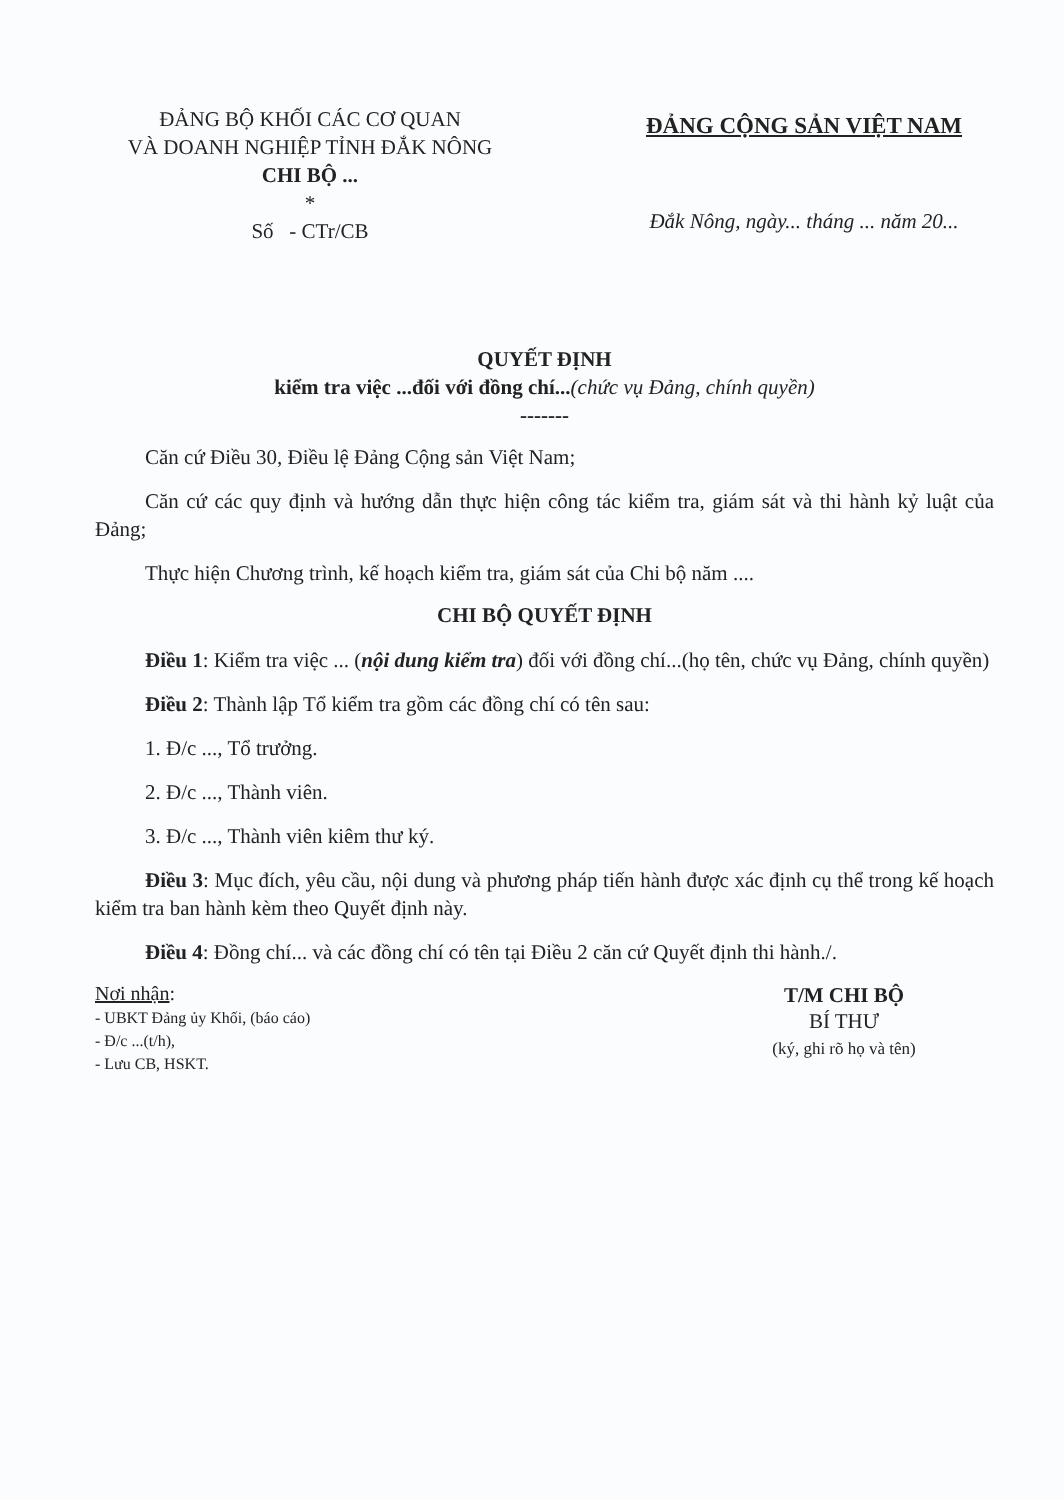ĐẢNG BỘ KHỐI CÁC CƠ QUAN
VÀ DOANH NGHIỆP TỈNH ĐẮK NÔNG
CHI BỘ ...
*
Số - CTr/CB
ĐẢNG CỘNG SẢN VIỆT NAM
Đắk Nông, ngày... tháng ... năm 20...
QUYẾT ĐỊNH
kiểm tra việc ...đối với đồng chí...(chức vụ Đảng, chính quyền)
-------
Căn cứ Điều 30, Điều lệ Đảng Cộng sản Việt Nam;
Căn cứ các quy định và hướng dẫn thực hiện công tác kiểm tra, giám sát và thi hành kỷ luật của Đảng;
Thực hiện Chương trình, kế hoạch kiểm tra, giám sát của Chi bộ năm ....
CHI BỘ QUYẾT ĐỊNH
Điều 1: Kiểm tra việc ... (nội dung kiểm tra) đối với đồng chí...(họ tên, chức vụ Đảng, chính quyền)
Điều 2: Thành lập Tổ kiểm tra gồm các đồng chí có tên sau:
1. Đ/c ..., Tổ trưởng.
2. Đ/c ..., Thành viên.
3. Đ/c ..., Thành viên kiêm thư ký.
Điều 3: Mục đích, yêu cầu, nội dung và phương pháp tiến hành được xác định cụ thể trong kế hoạch kiểm tra ban hành kèm theo Quyết định này.
Điều 4: Đồng chí... và các đồng chí có tên tại Điều 2 căn cứ Quyết định thi hành./.
Nơi nhận:
- UBKT Đảng ủy Khối, (báo cáo)
- Đ/c ...(t/h),
- Lưu CB, HSKT.
T/M CHI BỘ
BÍ THƯ
(ký, ghi rõ họ và tên)